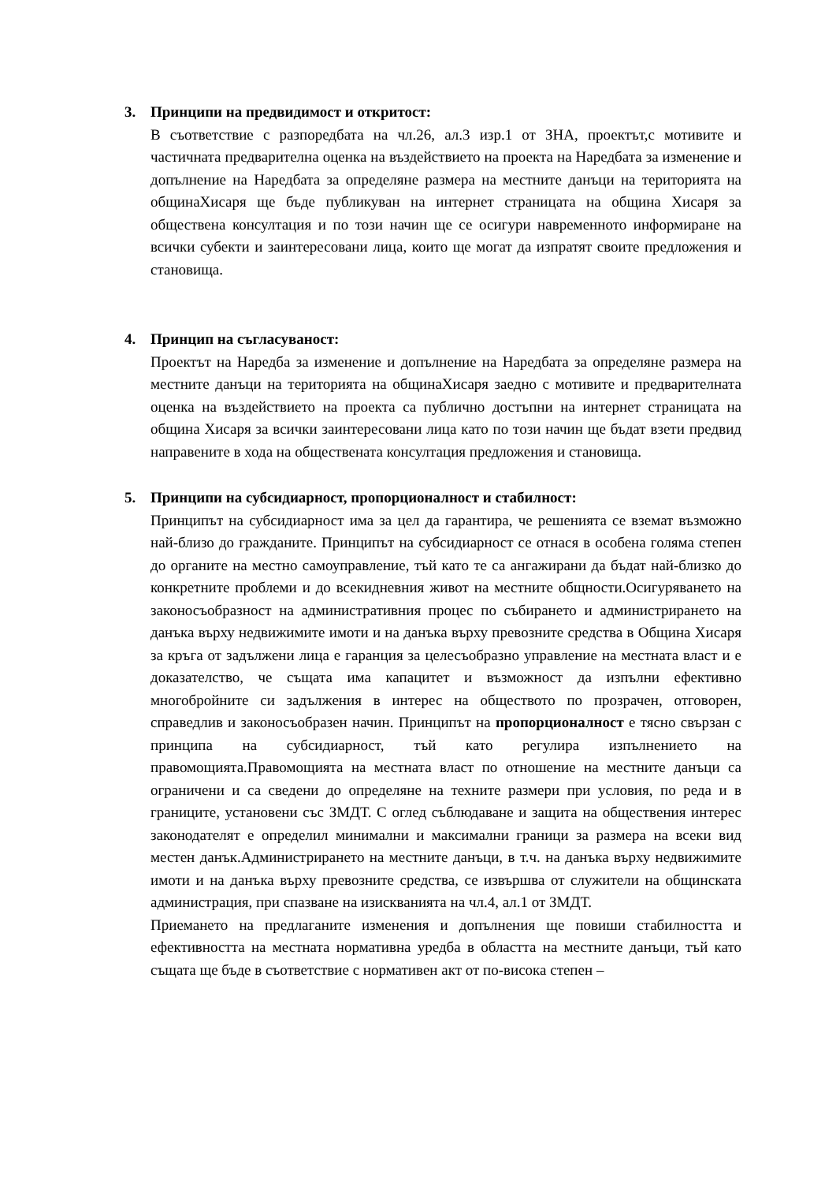3. Принципи на предвидимост и откритост:
В съответствие с разпоредбата на чл.26, ал.3 изр.1 от ЗНА, проектът,с мотивите и частичната предварителна оценка на въздействието на проекта на Наредбата за изменение и допълнение на Наредбата за определяне размера на местните данъци на територията на общинаХисаря ще бъде публикуван на интернет страницата на община Хисаря за обществена консултация и по този начин ще се осигури навременното информиране на всички субекти и заинтересовани лица, които ще могат да изпратят своите предложения и становища.
4. Принцип на съгласуваност:
Проектът на Наредба за изменение и допълнение на Наредбата за определяне размера на местните данъци на територията на общинаХисаря заедно с мотивите и предварителната оценка на въздействието на проекта са публично достъпни на интернет страницата на община Хисаря за всички заинтересовани лица като по този начин ще бъдат взети предвид направените в хода на обществената консултация предложения и становища.
5. Принципи на субсидиарност, пропорционалност и стабилност:
Принципът на субсидиарност има за цел да гарантира, че решенията се вземат възможно най-близо до гражданите. Принципът на субсидиарност се отнася в особена голяма степен до органите на местно самоуправление, тъй като те са ангажирани да бъдат най-близко до конкретните проблеми и до всекидневния живот на местните общности.Осигуряването на законосъобразност на административния процес по събирането и администрирането на данъка върху недвижимите имоти и на данъка върху превозните средства в Община Хисаря за кръга от задължени лица е гаранция за целесъобразно управление на местната власт и е доказателство, че същата има капацитет и възможност да изпълни ефективно многобройните си задължения в интерес на обществото по прозрачен, отговорен, справедлив и законосъобразен начин. Принципът на пропорционалност е тясно свързан с принципа на субсидиарност, тъй като регулира изпълнението на правомощията.Правомощията на местната власт по отношение на местните данъци са ограничени и са сведени до определяне на техните размери при условия, по реда и в границите, установени със ЗМДТ. С оглед съблюдаване и защита на обществения интерес законодателят е определил минимални и максимални граници за размера на всеки вид местен данък.Администрирането на местните данъци, в т.ч. на данъка върху недвижимите имоти и на данъка върху превозните средства, се извършва от служители на общинската администрация, при спазване на изискванията на чл.4, ал.1 от ЗМДТ.
Приемането на предлаганите изменения и допълнения ще повиши стабилността и ефективността на местната нормативна уредба в областта на местните данъци, тъй като същата ще бъде в съответствие с нормативен акт от по-висока степен –